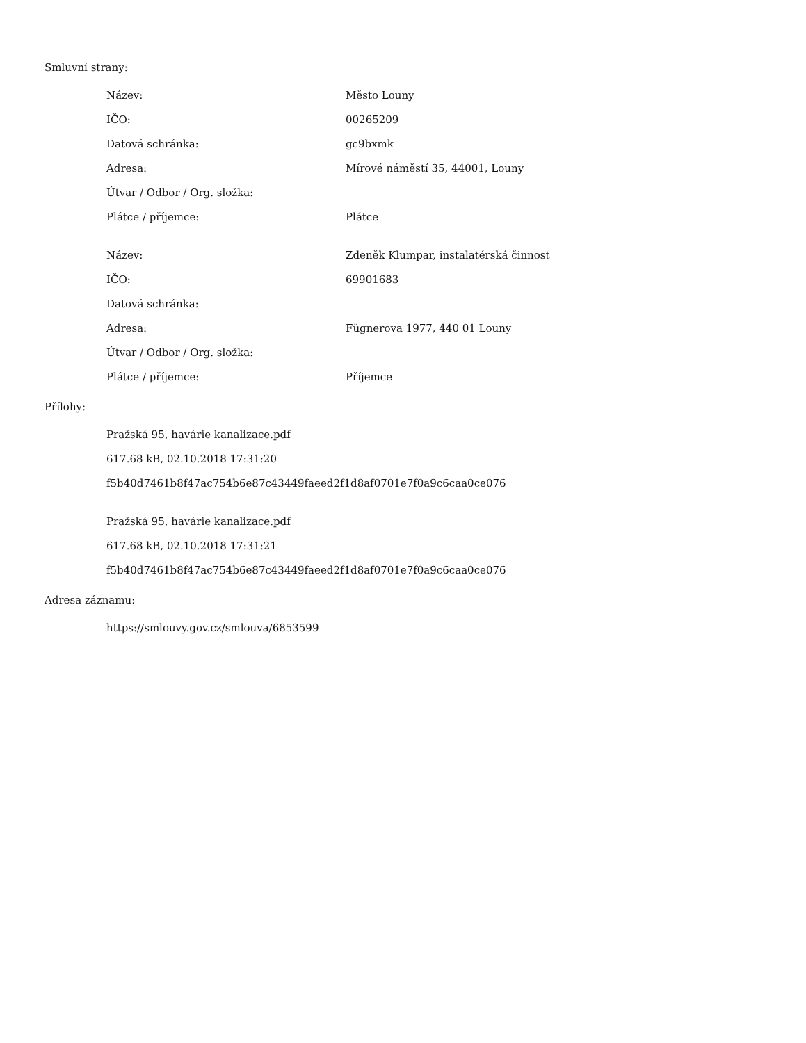Smluvní strany:
| Název: | Město Louny |
| IČO: | 00265209 |
| Datová schránka: | gc9bxmk |
| Adresa: | Mírové náměstí 35, 44001, Louny |
| Útvar / Odbor / Org. složka: | |
| Plátce / příjemce: | Plátce |
| Název: | Zdeněk Klumpar, instalatérská činnost |
| IČO: | 69901683 |
| Datová schránka: | |
| Adresa: | Fügnerova 1977, 440 01 Louny |
| Útvar / Odbor / Org. složka: | |
| Plátce / příjemce: | Příjemce |
Přílohy:
Pražská 95, havárie kanalizace.pdf
617.68 kB, 02.10.2018 17:31:20
f5b40d7461b8f47ac754b6e87c43449faeed2f1d8af0701e7f0a9c6caa0ce076
Pražská 95, havárie kanalizace.pdf
617.68 kB, 02.10.2018 17:31:21
f5b40d7461b8f47ac754b6e87c43449faeed2f1d8af0701e7f0a9c6caa0ce076
Adresa záznamu:
https://smlouvy.gov.cz/smlouva/6853599